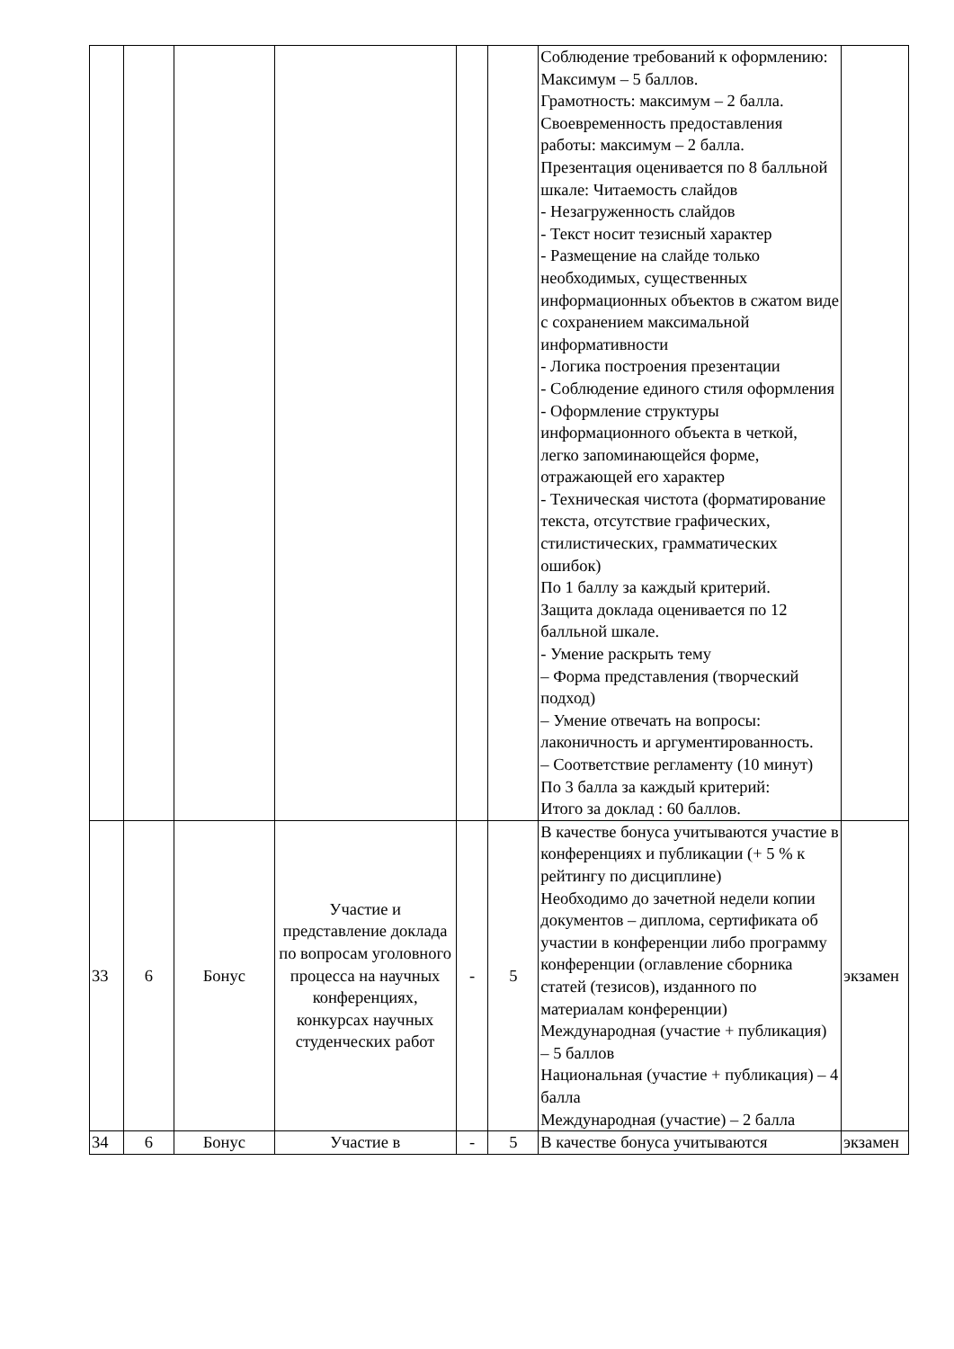| | | | | | | Соблюдение требований к оформлению: Максимум – 5 баллов. Грамотность: максимум – 2 балла. Своевременность предоставления работы: максимум – 2 балла. Презентация оценивается по 8 балльной шкале: Читаемость слайдов - Незагруженность слайдов - Текст носит тезисный характер - Размещение на слайде только необходимых, существенных информационных объектов в сжатом виде с сохранением максимальной информативности - Логика построения презентации - Соблюдение единого стиля оформления - Оформление структуры информационного объекта в четкой, легко запоминающейся форме, отражающей его характер - Техническая чистота (форматирование текста, отсутствие графических, стилистических, грамматических ошибок) По 1 баллу за каждый критерий. Защита доклада оценивается по 12 балльной шкале. - Умение раскрыть тему – Форма представления (творческий подход) – Умение отвечать на вопросы: лаконичность и аргументированность. – Соответствие регламенту (10 минут) По 3 балла за каждый критерий: Итого за доклад : 60 баллов. | |
| 33 | 6 | Бонус | Участие и представление доклада по вопросам уголовного процесса на научных конференциях, конкурсах научных студенческих работ | - | 5 | В качестве бонуса учитываются участие в конференциях и публикации (+ 5 % к рейтингу по дисциплине) Необходимо до зачетной недели копии документов – диплома, сертификата об участии в конференции либо программу конференции (оглавление сборника статей (тезисов), изданного по материалам конференции) Международная (участие + публикация) – 5 баллов Национальная (участие + публикация) – 4 балла Международная (участие) – 2 балла | экзамен |
| 34 | 6 | Бонус | Участие в | - | 5 | В качестве бонуса учитываются | экзамен |